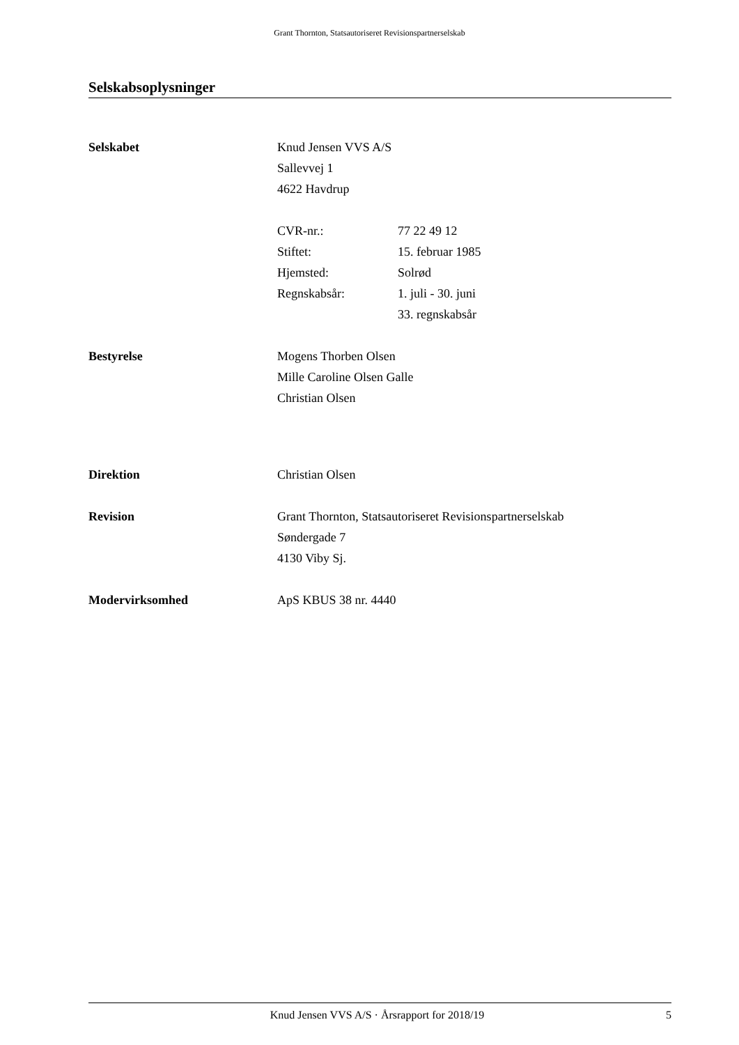Grant Thornton, Statsautoriseret Revisionspartnerselskab
Selskabsoplysninger
Selskabet Knud Jensen VVS A/S
Sallevvej 1
4622 Havdrup
CVR-nr.: 77 22 49 12
Stiftet: 15. februar 1985
Hjemsted: Solrød
Regnskabsår: 1. juli - 30. juni
33. regnskabsår
Bestyrelse Mogens Thorben Olsen
Mille Caroline Olsen Galle
Christian Olsen
Direktion Christian Olsen
Revision Grant Thornton, Statsautoriseret Revisionspartnerselskab
Søndergade 7
4130 Viby Sj.
Modervirksomhed ApS KBUS 38 nr. 4440
Knud Jensen VVS A/S · Årsrapport for 2018/19
5